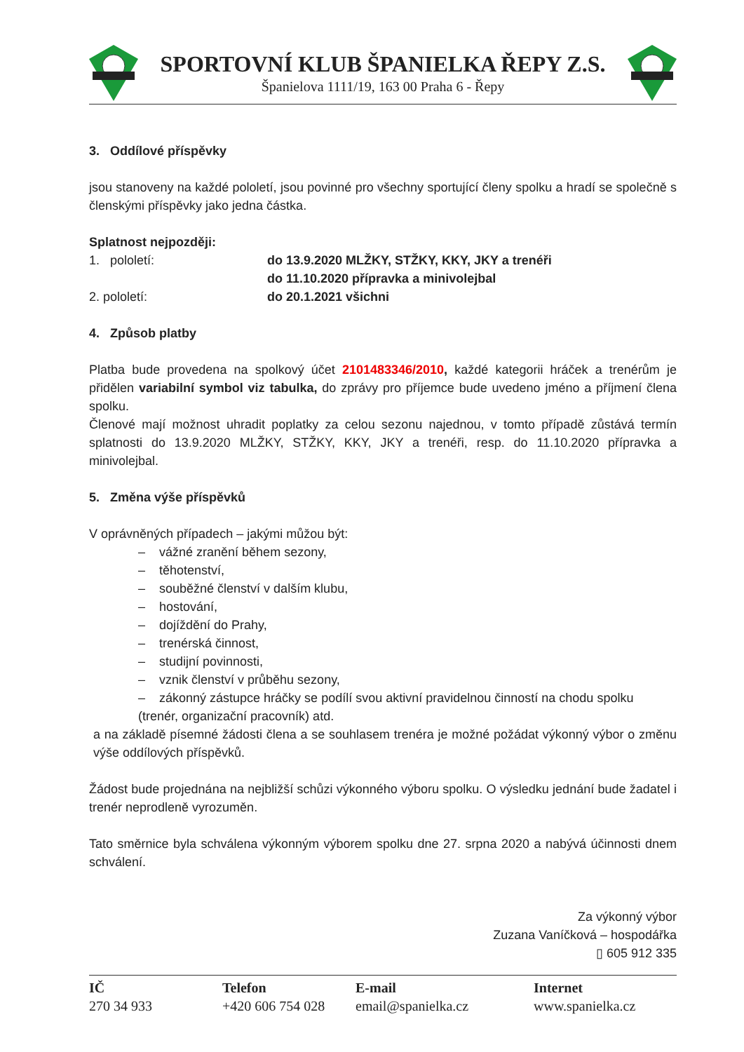SPORTOVNÍ KLUB ŠPANIELKA ŘEPY Z.S.
Španielova 1111/19, 163 00 Praha 6 - Řepy
3. Oddílové příspěvky
jsou stanoveny na každé pololetí, jsou povinné pro všechny sportující členy spolku a hradí se společně s členskými příspěvky jako jedna částka.
Splatnost nejpozději:
1. pololetí: do 13.9.2020 MLŽKY, STŽKY, KKY, JKY a trenéři
do 11.10.2020 přípravka a minivolejbal
2. pololetí: do 20.1.2021 všichni
4. Způsob platby
Platba bude provedena na spolkový účet 2101483346/2010, každé kategorii hráček a trenérům je přidělen variabilní symbol viz tabulka, do zprávy pro příjemce bude uvedeno jméno a příjmení člena spolku.
Členové mají možnost uhradit poplatky za celou sezonu najednou, v tomto případě zůstává termín splatnosti do 13.9.2020 MLŽKY, STŽKY, KKY, JKY a trenéři, resp. do 11.10.2020 přípravka a minivolejbal.
5. Změna výše příspěvků
V oprávněných případech – jakými můžou být:
– vážné zranění během sezony,
– těhotenství,
– souběžné členství v dalším klubu,
– hostování,
– dojíždění do Prahy,
– trenérská činnost,
– studijní povinnosti,
– vznik členství v průběhu sezony,
– zákonný zástupce hráčky se podílí svou aktivní pravidelnou činností na chodu spolku (trenér, organizační pracovník) atd.
a na základě písemné žádosti člena a se souhlasem trenéra je možné požádat výkonný výbor o změnu výše oddílových příspěvků.
Žádost bude projednána na nejbližší schůzi výkonného výboru spolku. O výsledku jednání bude žadatel i trenér neprodleně vyrozuměn.
Tato směrnice byla schválena výkonným výborem spolku dne 27. srpna 2020 a nabývá účinnosti dnem schválení.
Za výkonný výbor
Zuzana Vaníčková – hospodářka
▯ 605 912 335
IČ
270 34 933
Telefon
+420 606 754 028
E-mail
email@spanielka.cz
Internet
www.spanielka.cz